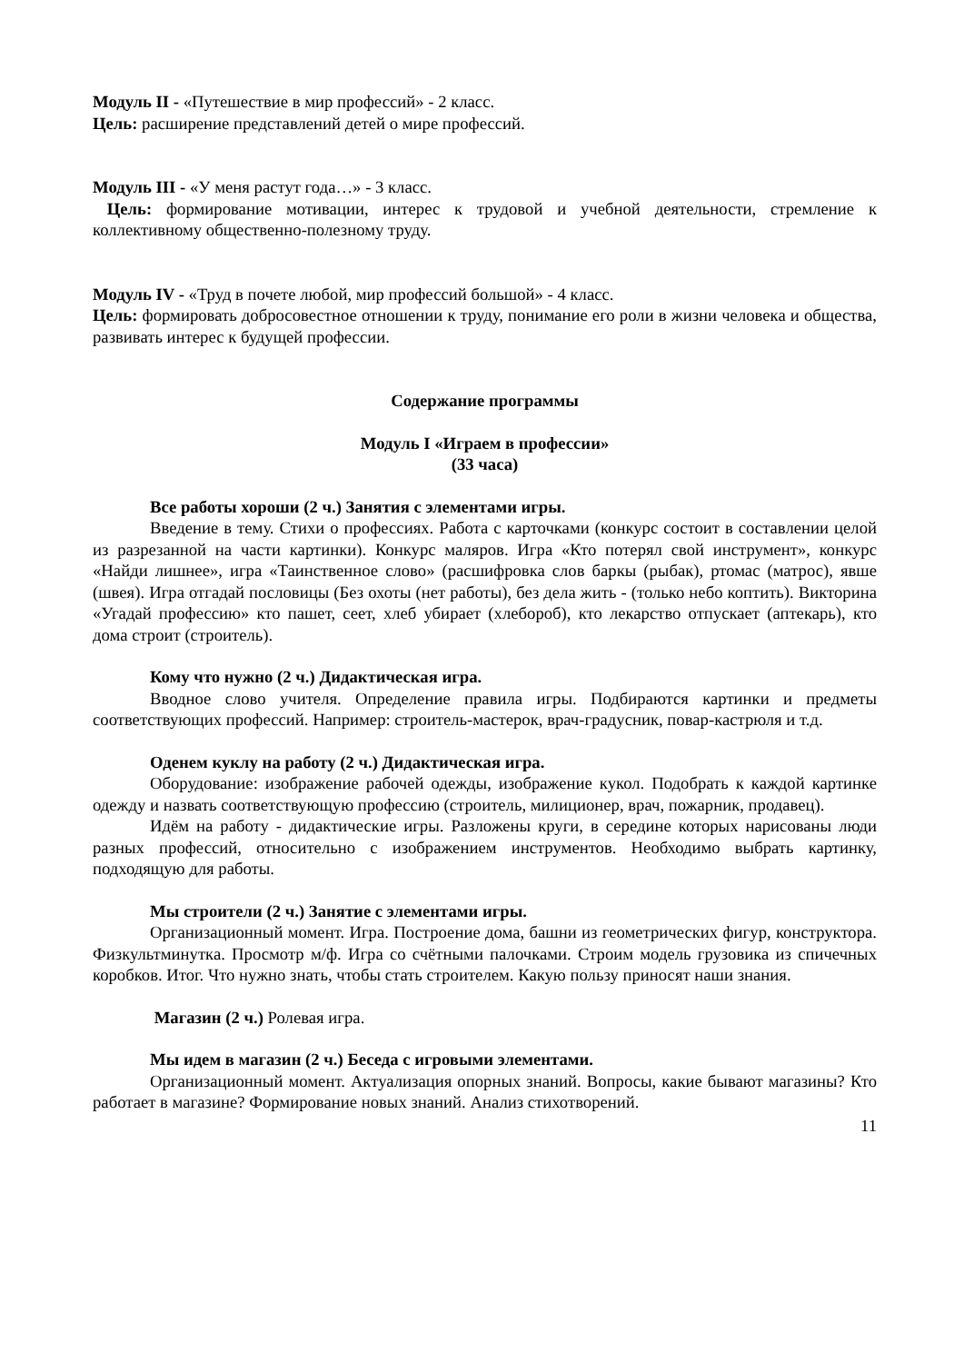Модуль II - «Путешествие в мир профессий» - 2 класс.
Цель: расширение представлений детей о мире профессий.
Модуль III - «У меня растут года…» - 3 класс.
Цель: формирование мотивации, интерес к трудовой и учебной деятельности, стремление к коллективному общественно-полезному труду.
Модуль IV - «Труд в почете любой, мир профессий большой» - 4 класс.
Цель: формировать добросовестное отношении к труду, понимание его роли в жизни человека и общества, развивать интерес к будущей профессии.
Содержание программы
Модуль I «Играем в профессии»
(33 часа)
Все работы хороши (2 ч.) Занятия с элементами игры.
Введение в тему. Стихи о профессиях. Работа с карточками (конкурс состоит в составлении целой из разрезанной на части картинки). Конкурс маляров. Игра «Кто потерял свой инструмент», конкурс «Найди лишнее», игра «Таинственное слово» (расшифровка слов баркы (рыбак), ртомас (матрос), явше (швея). Игра отгадай пословицы (Без охоты (нет работы), без дела жить - (только небо коптить). Викторина «Угадай профессию» кто пашет, сеет, хлеб убирает (хлебороб), кто лекарство отпускает (аптекарь), кто дома строит (строитель).
Кому что нужно (2 ч.) Дидактическая игра.
Вводное слово учителя. Определение правила игры. Подбираются картинки и предметы соответствующих профессий. Например: строитель-мастерок, врач-градусник, повар-кастрюля и т.д.
Оденем куклу на работу (2 ч.) Дидактическая игра.
Оборудование: изображение рабочей одежды, изображение кукол. Подобрать к каждой картинке одежду и назвать соответствующую профессию (строитель, милиционер, врач, пожарник, продавец).
Идём на работу - дидактические игры. Разложены круги, в середине которых нарисованы люди разных профессий, относительно с изображением инструментов. Необходимо выбрать картинку, подходящую для работы.
Мы строители (2 ч.) Занятие с элементами игры.
Организационный момент. Игра. Построение дома, башни из геометрических фигур, конструктора. Физкультминутка. Просмотр м/ф. Игра со счётными палочками. Строим модель грузовика из спичечных коробков. Итог. Что нужно знать, чтобы стать строителем. Какую пользу приносят наши знания.
Магазин (2 ч.) Ролевая игра.
Мы идем в магазин (2 ч.) Беседа с игровыми элементами.
Организационный момент. Актуализация опорных знаний. Вопросы, какие бывают магазины? Кто работает в магазине? Формирование новых знаний. Анализ стихотворений.
11